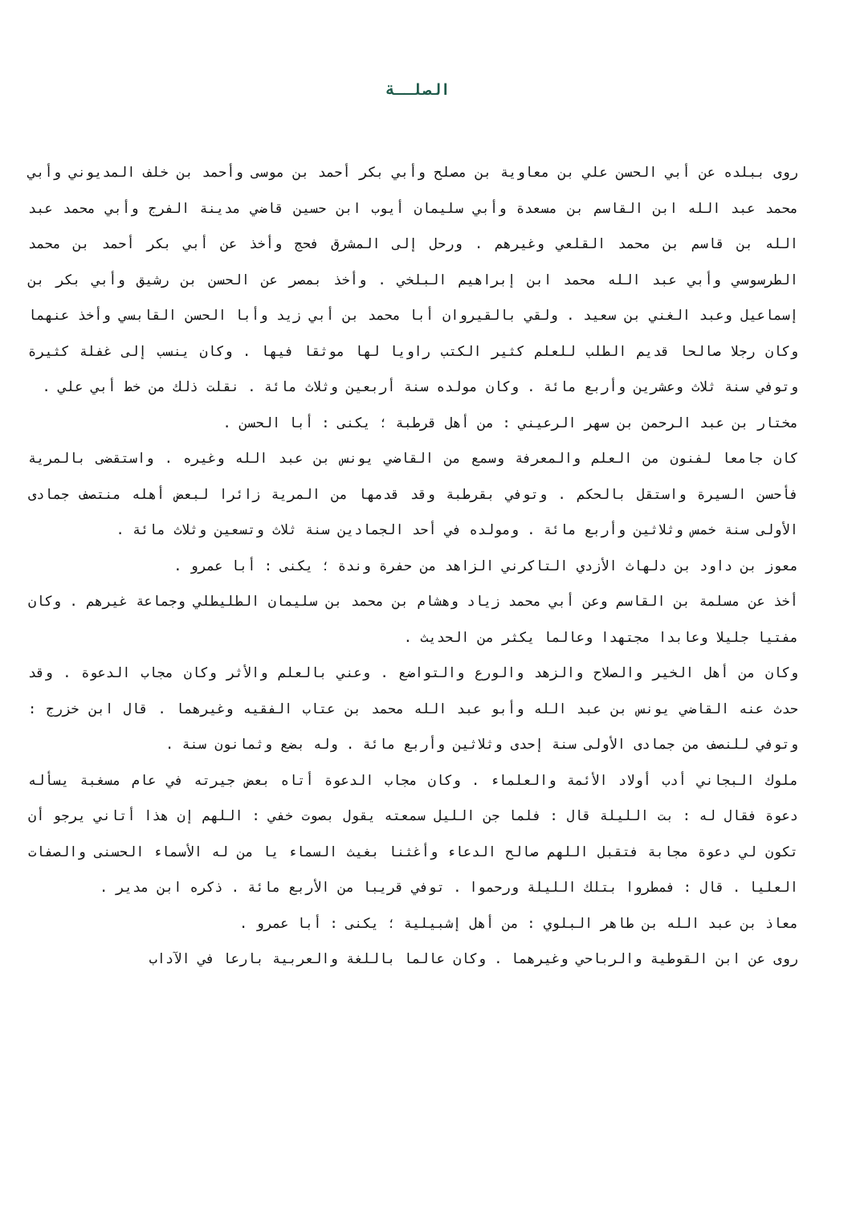الصلــة
روى ببلده عن أبي الحسن علي بن معاوية بن مصلح وأبي بكر أحمد بن موسى وأحمد بن خلف المديوني وأبي محمد عبد الله ابن القاسم بن مسعدة وأبي سليمان أيوب ابن حسين قاضي مدينة الفرج وأبي محمد عبد الله بن قاسم بن محمد القلعي وغيرهم . ورحل إلى المشرق فحج وأخذ عن أبي بكر أحمد بن محمد الطرسوسي وأبي عبد الله محمد ابن إبراهيم البلخي . وأخذ بمصر عن الحسن بن رشيق وأبي بكر بن إسماعيل وعبد الغني بن سعيد . ولقي بالقيروان أبا محمد بن أبي زيد وأبا الحسن القابسي وأخذ عنهما وكان رجلا صالحا قديم الطلب للعلم كثير الكتب راويا لها موثقا فيها . وكان ينسب إلى غفلة كثيرة وتوفي سنة ثلاث وعشرين وأربع مائة . وكان مولده سنة أربعين وثلاث مائة . نقلت ذلك من خط أبي علي .
مختار بن عبد الرحمن بن سهر الرعيني : من أهل قرطبة ؛ يكنى : أبا الحسن .
كان جامعا لفنون من العلم والمعرفة وسمع من القاضي يونس بن عبد الله وغيره . واستقضى بالمرية فأحسن السيرة واستقل بالحكم . وتوفي بقرطبة وقد قدمها من المرية زائرا لبعض أهله منتصف جمادى الأولى سنة خمس وثلاثين وأربع مائة . ومولده في أحد الجمادين سنة ثلاث وتسعين وثلاث مائة .
معوز بن داود بن دلهاث الأزدي التاكرني الزاهد من حفرة وندة ؛ يكنى : أبا عمرو .
أخذ عن مسلمة بن القاسم وعن أبي محمد زياد وهشام بن محمد بن سليمان الطليطلي وجماعة غيرهم . وكان مفتيا جليلا وعابدا مجتهدا وعالما يكثر من الحديث .
وكان من أهل الخير والصلاح والزهد والورع والتواضع . وعني بالعلم والأثر وكان مجاب الدعوة . وقد حدث عنه القاضي يونس بن عبد الله وأبو عبد الله محمد بن عتاب الفقيه وغيرهما . قال ابن خزرج : وتوفي للنصف من جمادى الأولى سنة إحدى وثلاثين وأربع مائة . وله بضع وثمانون سنة .
ملوك البجاني أدب أولاد الأئمة والعلماء . وكان مجاب الدعوة أتاه بعض جيرته في عام مسغبة يسأله دعوة فقال له : بت الليلة قال : فلما جن الليل سمعته يقول بصوت خفي : اللهم إن هذا أتاني يرجو أن تكون لي دعوة مجابة فتقبل اللهم صالح الدعاء وأغثنا بغيث السماء يا من له الأسماء الحسنى والصفات العليا . قال : فمطروا بتلك الليلة ورحموا . توفي قريبا من الأربع مائة . ذكره ابن مدير .
معاذ بن عبد الله بن طاهر البلوي : من أهل إشبيلية ؛ يكنى : أبا عمرو .
روى عن ابن القوطية والرباحي وغيرهما . وكان عالما باللغة والعربية بارعا في الآداب